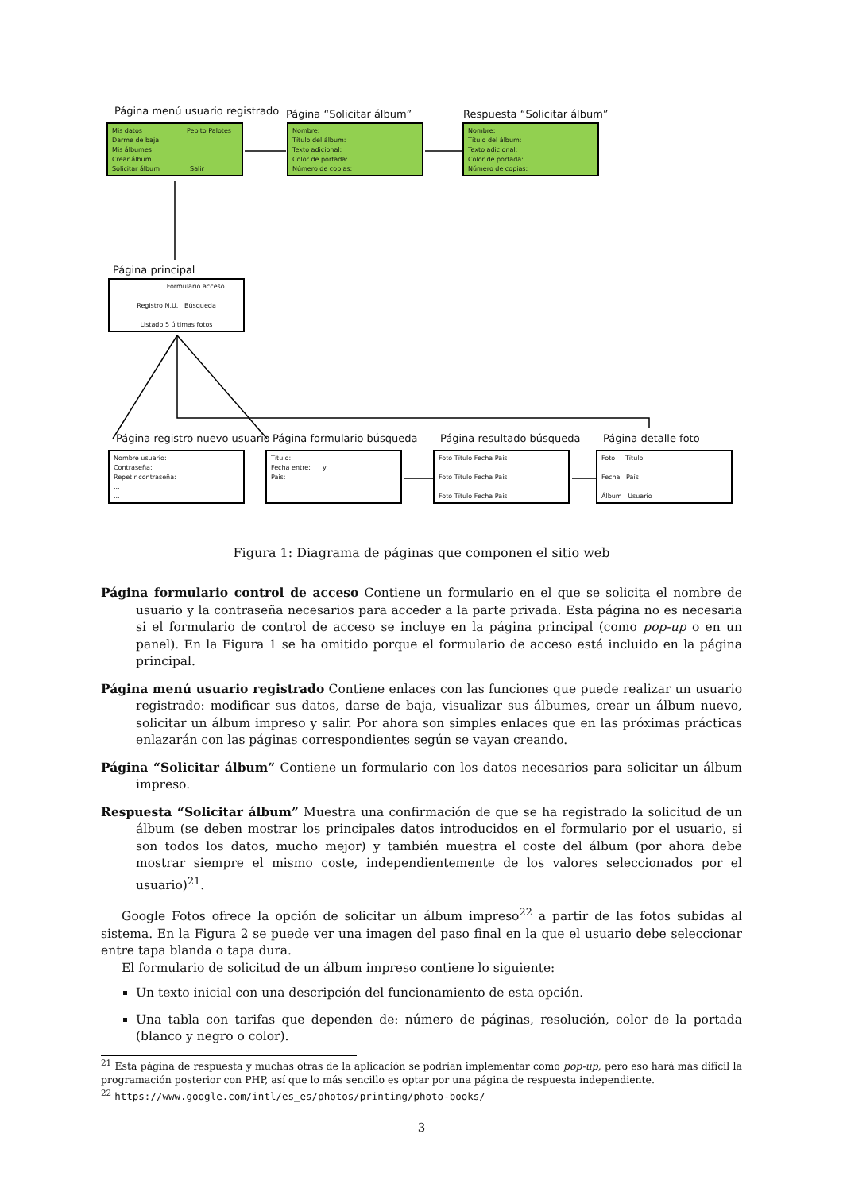Página menú usuario registrado Página “Solicitar álbum” Respuesta “Solicitar álbum”
Mis datos Pepito Palotes
Darme de baja
Mis álbumes
Crear álbum
Solicitar álbum Salir
Nombre:
Título del álbum:
Texto adicional:
Color de portada:
Número de copias:
Nombre:
Título del álbum:
Texto adicional:
Color de portada:
Número de copias:
Página principal
Formulario acceso
Registro N.U. Búsqueda
Listado 5 últimas fotos
Página registro nuevo usuario Página formulario búsqueda Página resultado búsqueda Página detalle foto
Nombre usuario:
Contraseña:
Repetir contraseña:
...
...
Título:
Fecha entre: y:
País:
Foto Título Fecha País
Foto Título Fecha País
Foto Título Fecha País
Foto Título
Fecha País
Álbum Usuario
Figura 1: Diagrama de páginas que componen el sitio web
Página formulario control de acceso Contiene un formulario en el que se solicita el nombre de usuario y la contraseña necesarios para acceder a la parte privada. Esta página no es necesaria si el formulario de control de acceso se incluye en la página principal (como pop-up o en un panel). En la Figura 1 se ha omitido porque el formulario de acceso está incluido en la página principal.
Página menú usuario registrado Contiene enlaces con las funciones que puede realizar un usuario registrado: modificar sus datos, darse de baja, visualizar sus álbumes, crear un álbum nuevo, solicitar un álbum impreso y salir. Por ahora son simples enlaces que en las próximas prácticas enlazarán con las páginas correspondientes según se vayan creando.
Página “Solicitar álbum” Contiene un formulario con los datos necesarios para solicitar un álbum impreso.
Respuesta “Solicitar álbum” Muestra una confirmación de que se ha registrado la solicitud de un álbum (se deben mostrar los principales datos introducidos en el formulario por el usuario, si son todos los datos, mucho mejor) y también muestra el coste del álbum (por ahora debe mostrar siempre el mismo coste, independientemente de los valores seleccionados por el usuario)<sup>21</sup>.
Google Fotos ofrece la opción de solicitar un álbum impreso<sup>22</sup> a partir de las fotos subidas al sistema. En la Figura 2 se puede ver una imagen del paso final en la que el usuario debe seleccionar entre tapa blanda o tapa dura.
El formulario de solicitud de un álbum impreso contiene lo siguiente:
Un texto inicial con una descripción del funcionamiento de esta opción.
Una tabla con tarifas que dependen de: número de páginas, resolución, color de la portada (blanco y negro o color).
<sup>21</sup> Esta página de respuesta y muchas otras de la aplicación se podrían implementar como pop-up, pero eso hará más difícil la programación posterior con PHP, así que lo más sencillo es optar por una página de respuesta independiente.
<sup>22</sup> https://www.google.com/intl/es_es/photos/printing/photo-books/
3